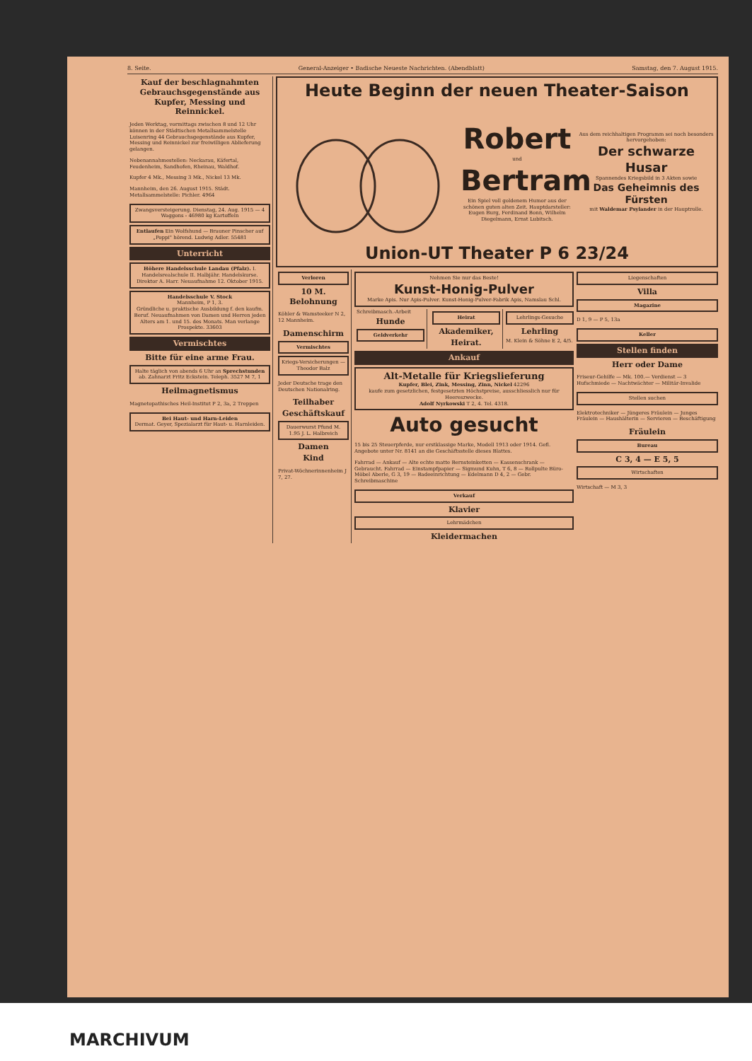8. Seite. General-Anzeiger • Badische Neueste Nachrichten. (Abendblatt) Samstag, den 7. August 1915.
Kauf der beschlagnahmten Gebrauchsgegenstände aus Kupfer, Messing und Reinnickel.
Jeden Werktag, vormittags zwischen 8 und 12 Uhr können in der Städtischen Metallsammelstelle Luisenring 44 Gebrauchsgegenstände aus Kupfer, Messing und Reinnickel zur freiwilligen Ablieferung gelangen.
Nebenannahmestellen: Neckarau, Käfertal, Feudenheim, Sandhofen, Rheinau, Waldhof.
Kupfer 4 Mk., Messing 3 Mk., Nickel 13 Mk.
Mannheim, den 26. August 1915. Städt. Metallsammelstelle: Pichler. 4964
Zwangsversteigerung. Dienstag, 24. Aug. 1915 — 4 Waggons - 46980 kg Kartoffeln
Entlaufen Ein Wolfshund — Brauner Pinscher auf „Poppi" hörend. Ludwig Adler. 55481
Unterricht
Höhere Handelsschule Landau (Pfalz). I. Handelsrealschule II. Halbjähr. Handelskurse. Direktor A. Harr. Neuaufnahme 12. Oktober 1915.
Handelsschule V. Stock
Mannheim, P 1, 3.
Gründliche u. praktische Ausbildung f. den kaufm. Beruf. Neuaufnahmen von Damen und Herren jeden Alters am 1. und 15. des Monats. Man verlange Prospekte. 33603
Vermischtes
Bitte für eine arme Frau.
Halte täglich von abends 6 Uhr an Sprechstunden ab. Zahnarzt Fritz Eckstein. Teleph. 3527 M 7, 1
Heilmagnetismus
Magnetopathisches Heil-Institut P 2, 3a, 2 Treppen
Bei Haut- und Harn-Leiden
Dermat. Geyer, Spezialarzt für Haut- u. Harnleiden.
Heute Beginn der neuen Theater-Saison
Robert
und
Bertram
Ein Spiel voll goldenem Humor aus der schönen guten alten Zeit. Hauptdarsteller: Eugen Burg, Ferdinand Bonn, Wilhelm Diegelmann, Ernst Lubitsch.
Aus dem reichhaltigen Programm sei noch besonders hervorgehoben:
Der schwarze Husar
Spannendes Kriegsbild in 3 Akten sowie
Das Geheimnis des Fürsten
mit Waldemar Psylander in der Hauptrolle.
Union-UT Theater P 6 23/24
Verloren
10 M. Belohnung
Köhler & Wamsteeker N 2, 12 Mannheim.
Damenschirm
Vermischtes
Kriegs-Versicherungen — Theodor Balz
Jeder Deutsche trage den Deutschen Nationalring.
Teilhaber
Geschäftskauf
Dauerwurst Pfund M. 1.95 J. L. Halbreich
Damen
Kind
Privat-Wöchnerinnenheim J 7, 27.
Nehmen Sie nur das Beste!
Kunst-Honig-Pulver
Marke Apis. Nur Apis-Pulver. Kunst-Honig-Pulver-Fabrik Apis, Namslau Schl.
Schreibmasch.-Arbeit
Hunde
Geldverkehr
Heirat
Akademiker,
Heirat.
Lehrlings-Gesuche
Lehrling
M. Klein & Söhne E 2, 4/5.
Ankauf
Alt-Metalle für Kriegslieferung
Kupfer, Blei, Zink, Messing, Zinn, Nickel 42296
kaufe zum gesetzlichen, festgesetzten Höchstpreise, ausschliesslich nur für Heereszwecke.
Adolf Nyrkowski T 2, 4. Tel. 4318.
Auto gesucht
15 bis 25 Steuerpferde, nur erstklassige Marke, Modell 1913 oder 1914. Gefl. Angebote unter Nr. 8141 an die Geschäftsstelle dieses Blattes.
Fahrrad — Ankauf — Alte echte matte Bernsteinketten — Kassenschrank — Gebraucht. Fahrrad — Einstampfpapier — Sigmund Kuhn, T 6, 8 — Rollpulte Büro-Möbel Aberle, G 3, 19 — Badeeinrichtung — Edelmann D 4, 2 — Gebr. Schreibmaschine
Verkauf
Klavier
Lehrmädchen
Kleidermachen
Liegenschaften
Villa
Magazine
D 1, 9 — P 5, 13a
Keller
Stellen finden
Herr oder Dame
Friseur-Gehilfe — Mk. 100.— Verdienst — 3 Hufschmiede — Nachtwächter — Militär-Invalide
Stellen suchen
Elektrotechniker — Jüngeres Fräulein — Junges Fräulein — Haushälterin — Servieren — Beschäftigung
Fräulein
Bureau
C 3, 4 — E 5, 5
Wirtschaften
Wirtschaft — M 3, 3
MARCHIVUM